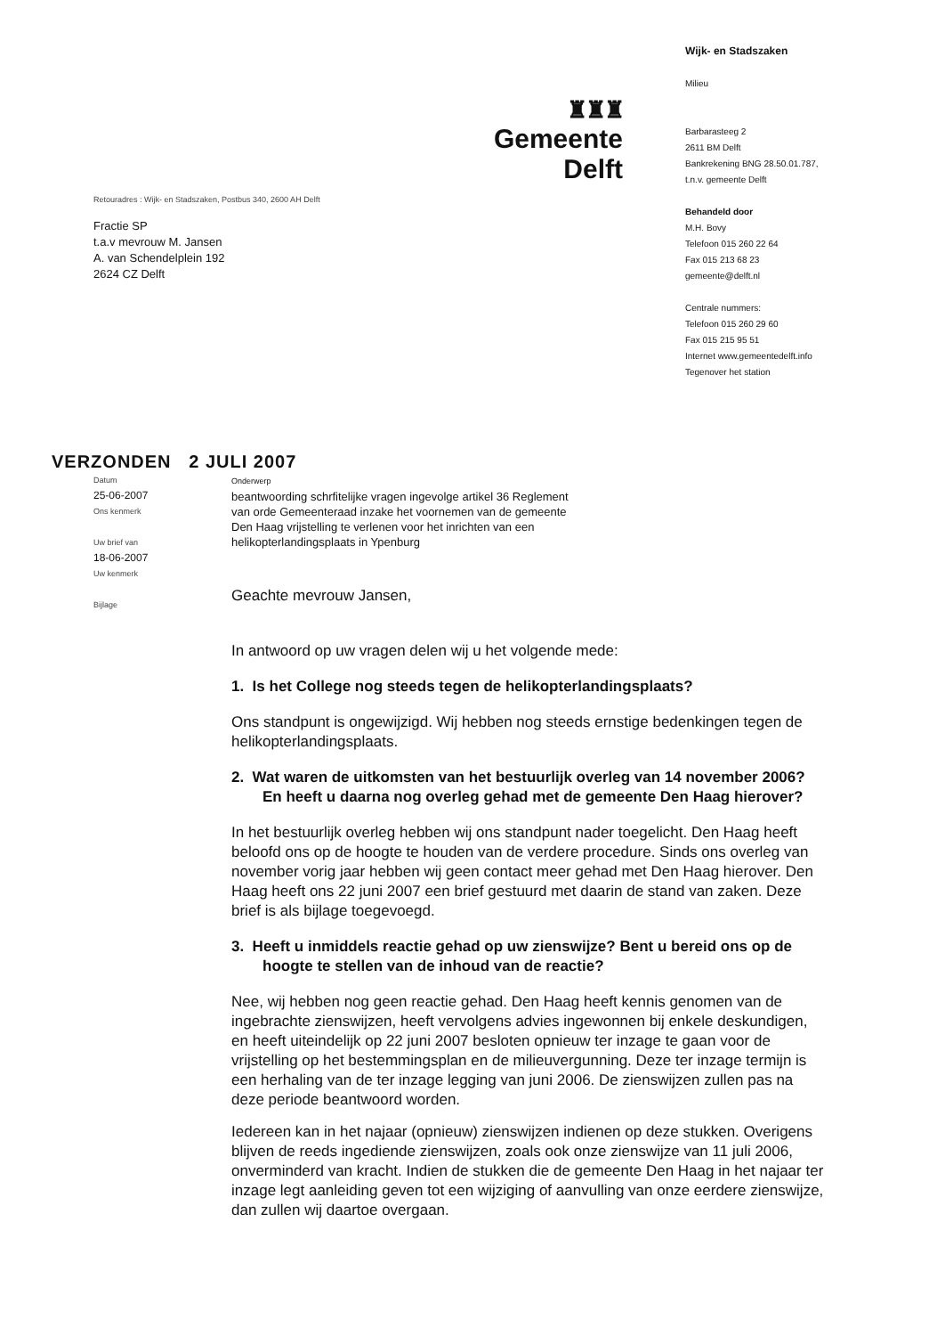♜♜♜
Gemeente Delft
Retouradres : Wijk- en Stadszaken, Postbus 340, 2600 AH Delft
Fractie SP
t.a.v mevrouw M. Jansen
A. van Schendelplein 192
2624 CZ Delft
Wijk- en Stadszaken
Milieu
Barbarasteeg 2
2611 BM Delft
Bankrekening BNG 28.50.01.787,
t.n.v. gemeente Delft
Behandeld door
M.H. Bovy
Telefoon 015 260 22 64
Fax 015 213 68 23
gemeente@delft.nl
Centrale nummers:
Telefoon 015 260 29 60
Fax 015 215 95 51
Internet www.gemeentedelft.info
Tegenover het station
VERZONDEN 2 JULI 2007
Datum
25-06-2007
Ons kenmerk
Uw brief van
18-06-2007
Uw kenmerk
Bijlage
Onderwerp
beantwoording schrfitelijke vragen ingevolge artikel 36 Reglement
van orde Gemeenteraad inzake het voornemen van de gemeente
Den Haag vrijstelling te verlenen voor het inrichten van een
helikopterlandingsplaats in Ypenburg
Geachte mevrouw Jansen,
In antwoord op uw vragen delen wij u het volgende mede:
1. Is het College nog steeds tegen de helikopterlandingsplaats?
Ons standpunt is ongewijzigd. Wij hebben nog steeds ernstige bedenkingen tegen de helikopterlandingsplaats.
2. Wat waren de uitkomsten van het bestuurlijk overleg van 14 november 2006? En heeft u daarna nog overleg gehad met de gemeente Den Haag hierover?
In het bestuurlijk overleg hebben wij ons standpunt nader toegelicht. Den Haag heeft beloofd ons op de hoogte te houden van de verdere procedure. Sinds ons overleg van november vorig jaar hebben wij geen contact meer gehad met Den Haag hierover. Den Haag heeft ons 22 juni 2007 een brief gestuurd met daarin de stand van zaken. Deze brief is als bijlage toegevoegd.
3. Heeft u inmiddels reactie gehad op uw zienswijze? Bent u bereid ons op de hoogte te stellen van de inhoud van de reactie?
Nee, wij hebben nog geen reactie gehad. Den Haag heeft kennis genomen van de ingebrachte zienswijzen, heeft vervolgens advies ingewonnen bij enkele deskundigen, en heeft uiteindelijk op 22 juni 2007 besloten opnieuw ter inzage te gaan voor de vrijstelling op het bestemmingsplan en de milieuvergunning. Deze ter inzage termijn is een herhaling van de ter inzage legging van juni 2006. De zienswijzen zullen pas na deze periode beantwoord worden.
Iedereen kan in het najaar (opnieuw) zienswijzen indienen op deze stukken. Overigens blijven de reeds ingediende zienswijzen, zoals ook onze zienswijze van 11 juli 2006, onverminderd van kracht. Indien de stukken die de gemeente Den Haag in het najaar ter inzage legt aanleiding geven tot een wijziging of aanvulling van onze eerdere zienswijze, dan zullen wij daartoe overgaan.